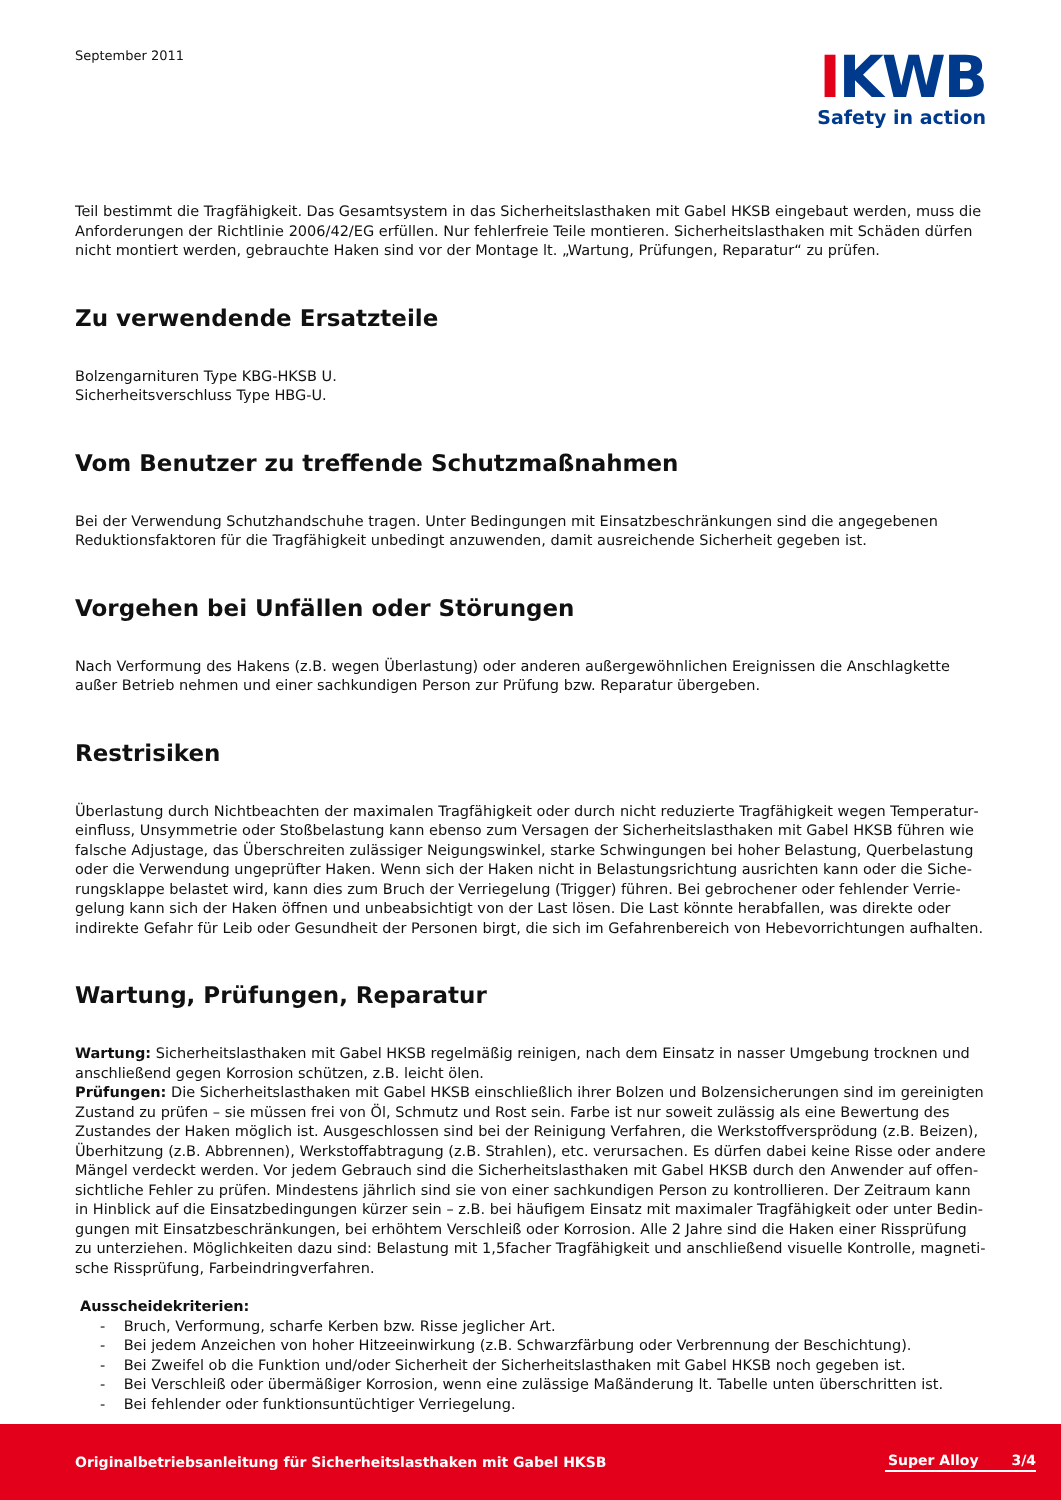September 2011
IKWB
Safety in action
Teil bestimmt die Tragfähigkeit. Das Gesamtsystem in das Sicherheitslasthaken mit Gabel HKSB eingebaut werden, muss die Anforderungen der Richtlinie 2006/42/EG erfüllen. Nur fehlerfreie Teile montieren. Sicherheitslasthaken mit Schäden dürfen nicht montiert werden, gebrauchte Haken sind vor der Montage lt. „Wartung, Prüfungen, Reparatur“ zu prüfen.
Zu verwendende Ersatzteile
Bolzengarnituren Type KBG-HKSB U.
Sicherheitsverschluss Type HBG-U.
Vom Benutzer zu treffende Schutzmaßnahmen
Bei der Verwendung Schutzhandschuhe tragen. Unter Bedingungen mit Einsatzbeschränkungen sind die angegebenen Reduktionsfaktoren für die Tragfähigkeit unbedingt anzuwenden, damit ausreichende Sicherheit gegeben ist.
Vorgehen bei Unfällen oder Störungen
Nach Verformung des Hakens (z.B. wegen Überlastung) oder anderen außergewöhnlichen Ereignissen die Anschlagkette außer Betrieb nehmen und einer sachkundigen Person zur Prüfung bzw. Reparatur übergeben.
Restrisiken
Überlastung durch Nichtbeachten der maximalen Tragfähigkeit oder durch nicht reduzierte Tragfähigkeit wegen Temperatur­einfluss, Unsymmetrie oder Stoßbelastung kann ebenso zum Versagen der Sicherheitslasthaken mit Gabel HKSB führen wie falsche Adjustage, das Überschreiten zulässiger Neigungswinkel, starke Schwingungen bei hoher Belastung, Querbelastung oder die Verwendung ungeprüfter Haken. Wenn sich der Haken nicht in Belastungsrichtung ausrichten kann oder die Siche­rungsklappe belastet wird, kann dies zum Bruch der Verriegelung (Trigger) führen. Bei gebrochener oder fehlender Verrie­gelung kann sich der Haken öffnen und unbeabsichtigt von der Last lösen. Die Last könnte herabfallen, was direkte oder indirekte Gefahr für Leib oder Gesundheit der Personen birgt, die sich im Gefahrenbereich von Hebevorrichtungen aufhalten.
Wartung, Prüfungen, Reparatur
Wartung: Sicherheitslasthaken mit Gabel HKSB regelmäßig reinigen, nach dem Einsatz in nasser Umgebung trocknen und anschließend gegen Korrosion schützen, z.B. leicht ölen.
Prüfungen: Die Sicherheitslasthaken mit Gabel HKSB einschließlich ihrer Bolzen und Bolzensicherungen sind im gereinigten Zustand zu prüfen – sie müssen frei von Öl, Schmutz und Rost sein. Farbe ist nur soweit zulässig als eine Bewertung des Zustandes der Haken möglich ist. Ausgeschlossen sind bei der Reinigung Verfahren, die Werkstoffversprödung (z.B. Beizen), Überhitzung (z.B. Abbrennen), Werkstoffabtragung (z.B. Strahlen), etc. verursachen. Es dürfen dabei keine Risse oder andere Mängel verdeckt werden. Vor jedem Gebrauch sind die Sicherheitslasthaken mit Gabel HKSB durch den Anwender auf offen­sichtliche Fehler zu prüfen. Mindestens jährlich sind sie von einer sachkundigen Person zu kontrollieren. Der Zeitraum kann in Hinblick auf die Einsatzbedingungen kürzer sein – z.B. bei häufigem Einsatz mit maximaler Tragfähigkeit oder unter Bedin­gungen mit Einsatzbeschränkungen, bei erhöhtem Verschleiß oder Korrosion. Alle 2 Jahre sind die Haken einer Rissprüfung zu unterziehen. Möglichkeiten dazu sind: Belastung mit 1,5facher Tragfähigkeit und anschließend visuelle Kontrolle, magneti­sche Rissprüfung, Farbeindringverfahren.
Ausscheidekriterien:
- Bruch, Verformung, scharfe Kerben bzw. Risse jeglicher Art.
- Bei jedem Anzeichen von hoher Hitzeeinwirkung (z.B. Schwarzfärbung oder Verbrennung der Beschichtung).
- Bei Zweifel ob die Funktion und/oder Sicherheit der Sicherheitslasthaken mit Gabel HKSB noch gegeben ist.
- Bei Verschleiß oder übermäßiger Korrosion, wenn eine zulässige Maßänderung lt. Tabelle unten überschritten ist.
- Bei fehlender oder funktionsuntüchtiger Verriegelung.
Originalbetriebsanleitung für Sicherheitslasthaken mit Gabel HKSB
Super Alloy 3/4